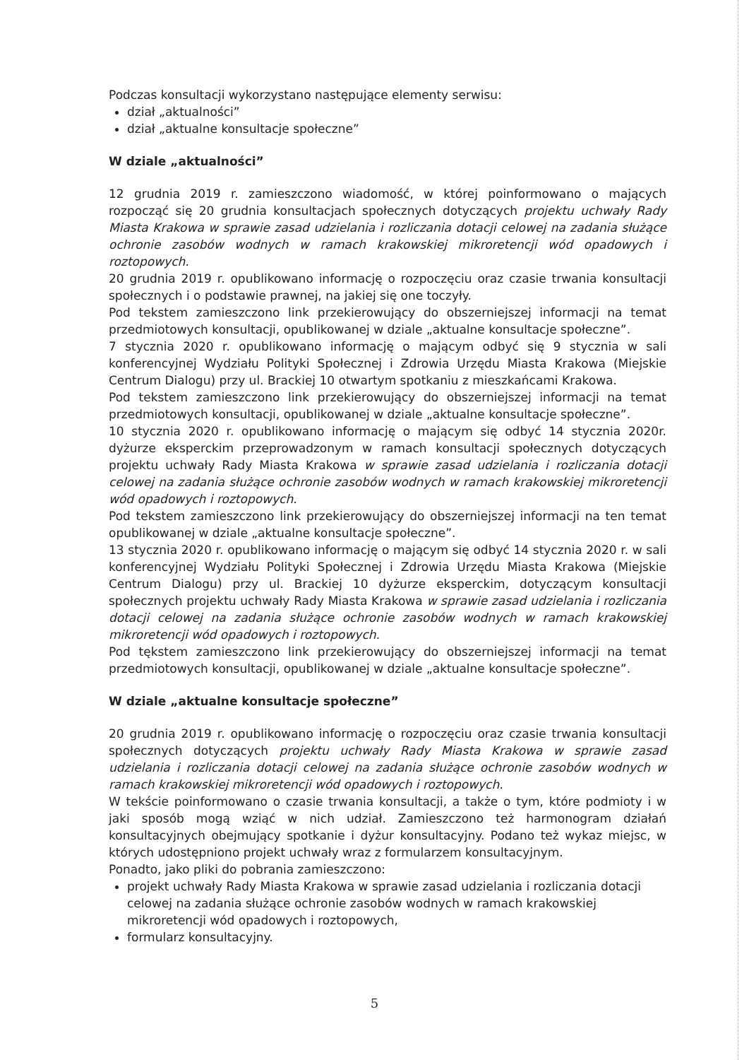Podczas konsultacji wykorzystano następujące elementy serwisu:
dział „aktualności”
dział „aktualne konsultacje społeczne”
W dziale „aktualności”
12 grudnia 2019 r. zamieszczono wiadomość, w której poinformowano o mających rozpocząć się 20 grudnia konsultacjach społecznych dotyczących projektu uchwały Rady Miasta Krakowa w sprawie zasad udzielania i rozliczania dotacji celowej na zadania służące ochronie zasobów wodnych w ramach krakowskiej mikroretencji wód opadowych i roztopowych.
20 grudnia 2019 r. opublikowano informację o rozpoczęciu oraz czasie trwania konsultacji społecznych i o podstawie prawnej, na jakiej się one toczyły.
Pod tekstem zamieszczono link przekierowujący do obszerniejszej informacji na temat przedmiotowych konsultacji, opublikowanej w dziale „aktualne konsultacje społeczne”.
7 stycznia 2020 r. opublikowano informację o mającym odbyć się 9 stycznia w sali konferencyjnej Wydziału Polityki Społecznej i Zdrowia Urzędu Miasta Krakowa (Miejskie Centrum Dialogu) przy ul. Brackiej 10 otwartym spotkaniu z mieszkańcami Krakowa.
Pod tekstem zamieszczono link przekierowujący do obszerniejszej informacji na temat przedmiotowych konsultacji, opublikowanej w dziale „aktualne konsultacje społeczne”.
10 stycznia 2020 r. opublikowano informację o mającym się odbyć 14 stycznia 2020r. dyżurze eksperckim przeprowadzonym w ramach konsultacji społecznych dotyczących projektu uchwały Rady Miasta Krakowa w sprawie zasad udzielania i rozliczania dotacji celowej na zadania służące ochronie zasobów wodnych w ramach krakowskiej mikroretencji wód opadowych i roztopowych.
Pod tekstem zamieszczono link przekierowujący do obszerniejszej informacji na ten temat opublikowanej w dziale „aktualne konsultacje społeczne”.
13 stycznia 2020 r. opublikowano informację o mającym się odbyć 14 stycznia 2020 r. w sali konferencyjnej Wydziału Polityki Społecznej i Zdrowia Urzędu Miasta Krakowa (Miejskie Centrum Dialogu) przy ul. Brackiej 10 dyżurze eksperckim, dotyczącym konsultacji społecznych projektu uchwały Rady Miasta Krakowa w sprawie zasad udzielania i rozliczania dotacji celowej na zadania służące ochronie zasobów wodnych w ramach krakowskiej mikroretencji wód opadowych i roztopowych.
Pod tękstem zamieszczono link przekierowujący do obszerniejszej informacji na temat przedmiotowych konsultacji, opublikowanej w dziale „aktualne konsultacje społeczne”.
W dziale „aktualne konsultacje społeczne”
20 grudnia 2019 r. opublikowano informację o rozpoczęciu oraz czasie trwania konsultacji społecznych dotyczących projektu uchwały Rady Miasta Krakowa w sprawie zasad udzielania i rozliczania dotacji celowej na zadania służące ochronie zasobów wodnych w ramach krakowskiej mikroretencji wód opadowych i roztopowych.
W tekście poinformowano o czasie trwania konsultacji, a także o tym, które podmioty i w jaki sposób mogą wziąć w nich udział. Zamieszczono też harmonogram działań konsultacyjnych obejmujący spotkanie i dyżur konsultacyjny. Podano też wykaz miejsc, w których udostępniono projekt uchwały wraz z formularzem konsultacyjnym.
Ponadto, jako pliki do pobrania zamieszczono:
projekt uchwały Rady Miasta Krakowa w sprawie zasad udzielania i rozliczania dotacji celowej na zadania służące ochronie zasobów wodnych w ramach krakowskiej mikroretencji wód opadowych i roztopowych,
formularz konsultacyjny.
5